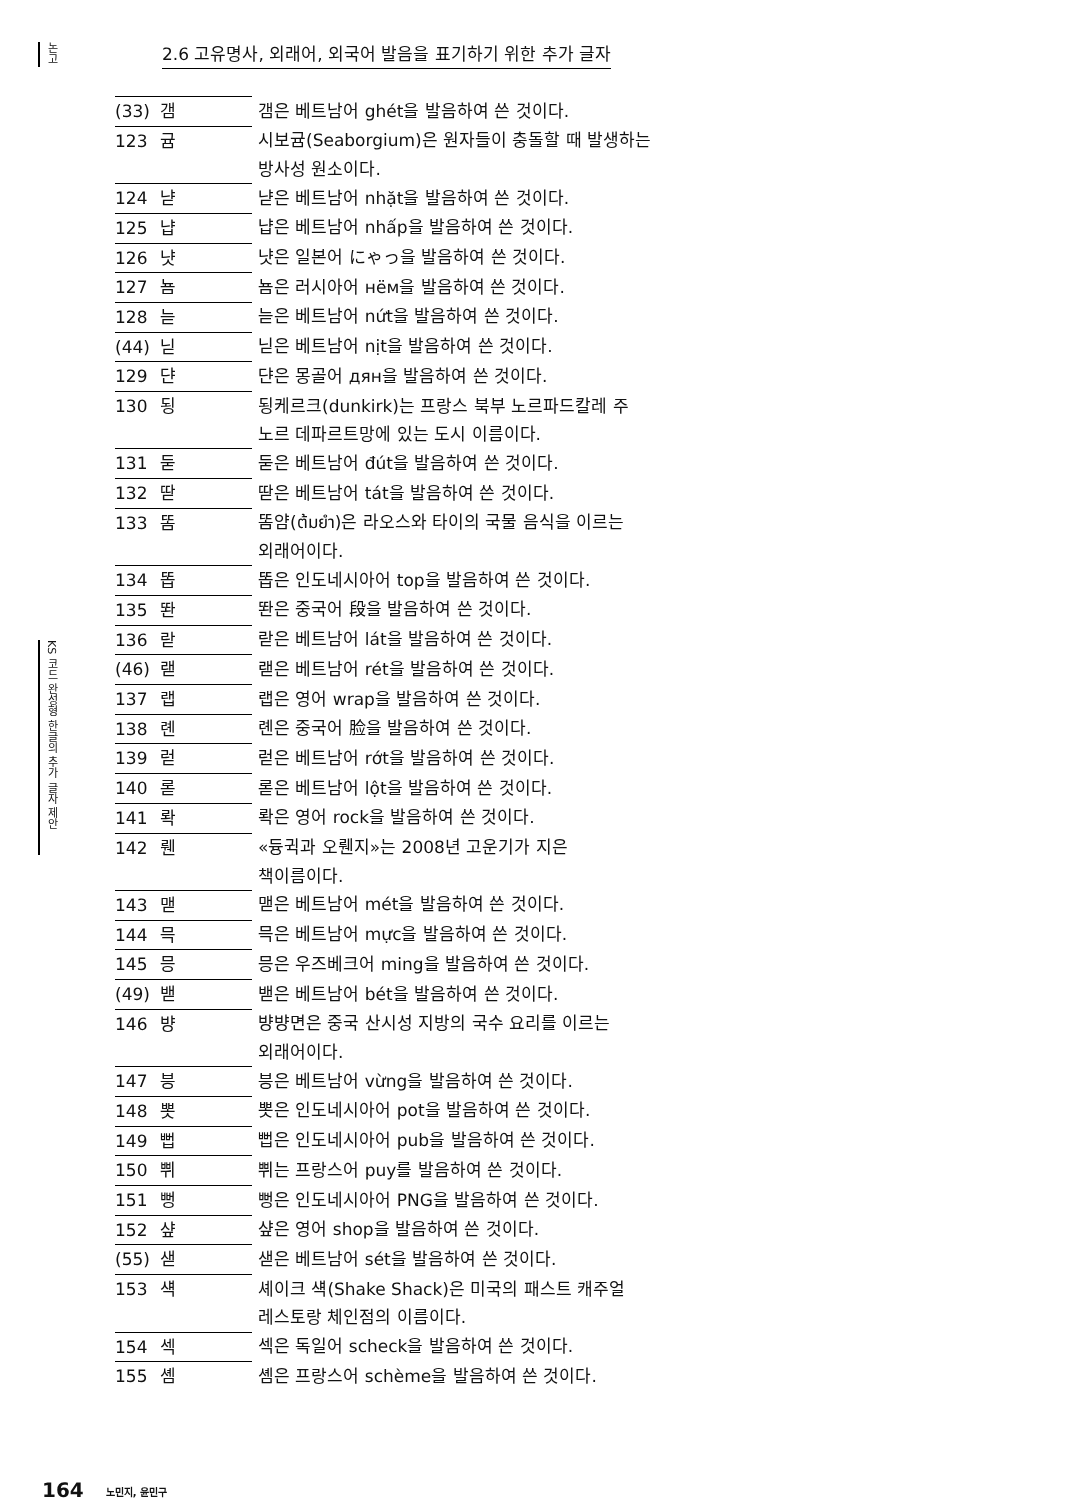논고
KS 코드 완성형 한글의 추가 글자 제안
2.6 고유명사, 외래어, 외국어 발음을 표기하기 위한 추가 글자
| (33) | 갬 | 갬은 베트남어 ghét을 발음하여 쓴 것이다. |
| 123 | 귬 | 시보귬(Seaborgium)은 원자들이 충돌할 때 발생하는 방사성 원소이다. |
| 124 | 냗 | 냗은 베트남어 nhặt을 발음하여 쓴 것이다. |
| 125 | 냡 | 냡은 베트남어 nhấp을 발음하여 쓴 것이다. |
| 126 | 냣 | 냣은 일본어 にゃっ을 발음하여 쓴 것이다. |
| 127 | 뇸 | 뇸은 러시아어 нём을 발음하여 쓴 것이다. |
| 128 | 늗 | 늗은 베트남어 nứt을 발음하여 쓴 것이다. |
| (44) | 닏 | 닏은 베트남어 nịt을 발음하여 쓴 것이다. |
| 129 | 댠 | 댠은 몽골어 дян을 발음하여 쓴 것이다. |
| 130 | 됭 | 됭케르크(dunkirk)는 프랑스 북부 노르파드칼레 주 노르 데파르트망에 있는 도시 이름이다. |
| 131 | 둗 | 둗은 베트남어 đút을 발음하여 쓴 것이다. |
| 132 | 딷 | 딷은 베트남어 tát을 발음하여 쓴 것이다. |
| 133 | 똠 | 똠얌(ต้มยำ)은 라오스와 타이의 국물 음식을 이르는 외래어이다. |
| 134 | 똡 | 똡은 인도네시아어 top을 발음하여 쓴 것이다. |
| 135 | 똰 | 똰은 중국어 段을 발음하여 쓴 것이다. |
| 136 | 랃 | 랃은 베트남어 lát을 발음하여 쓴 것이다. |
| (46) | 랟 | 랟은 베트남어 rét을 발음하여 쓴 것이다. |
| 137 | 랩 | 랩은 영어 wrap을 발음하여 쓴 것이다. |
| 138 | 롄 | 롄은 중국어 脸을 발음하여 쓴 것이다. |
| 139 | 럳 | 럳은 베트남어 rớt을 발음하여 쓴 것이다. |
| 140 | 롣 | 롣은 베트남어 lột을 발음하여 쓴 것이다. |
| 141 | 롹 | 롹은 영어 rock을 발음하여 쓴 것이다. |
| 142 | 뤤 | «듕귁과 오뤤지»는 2008년 고운기가 지은 책이름이다. |
| 143 | 맫 | 맫은 베트남어 mét을 발음하여 쓴 것이다. |
| 144 | 믁 | 믁은 베트남어 mực을 발음하여 쓴 것이다. |
| 145 | 믕 | 믕은 우즈베크어 ming을 발음하여 쓴 것이다. |
| (49) | 밷 | 밷은 베트남어 bét을 발음하여 쓴 것이다. |
| 146 | 뱡 | 뱡뱡면은 중국 산시성 지방의 국수 요리를 이르는 외래어이다. |
| 147 | 븡 | 븡은 베트남어 vừng을 발음하여 쓴 것이다. |
| 148 | 뽓 | 뽓은 인도네시아어 pot을 발음하여 쓴 것이다. |
| 149 | 뻡 | 뻡은 인도네시아어 pub을 발음하여 쓴 것이다. |
| 150 | 쀠 | 쀠는 프랑스어 puy를 발음하여 쓴 것이다. |
| 151 | 뻥 | 뻥은 인도네시아어 PNG을 발음하여 쓴 것이다. |
| 152 | 샾 | 샾은 영어 shop을 발음하여 쓴 것이다. |
| (55) | 샏 | 샏은 베트남어 sét을 발음하여 쓴 것이다. |
| 153 | 섁 | 셰이크 섁(Shake Shack)은 미국의 패스트 캐주얼 레스토랑 체인점의 이름이다. |
| 154 | 섹 | 섹은 독일어 scheck을 발음하여 쓴 것이다. |
| 155 | 솀 | 솀은 프랑스어 schème을 발음하여 쓴 것이다. |
164 노민지, 윤민구